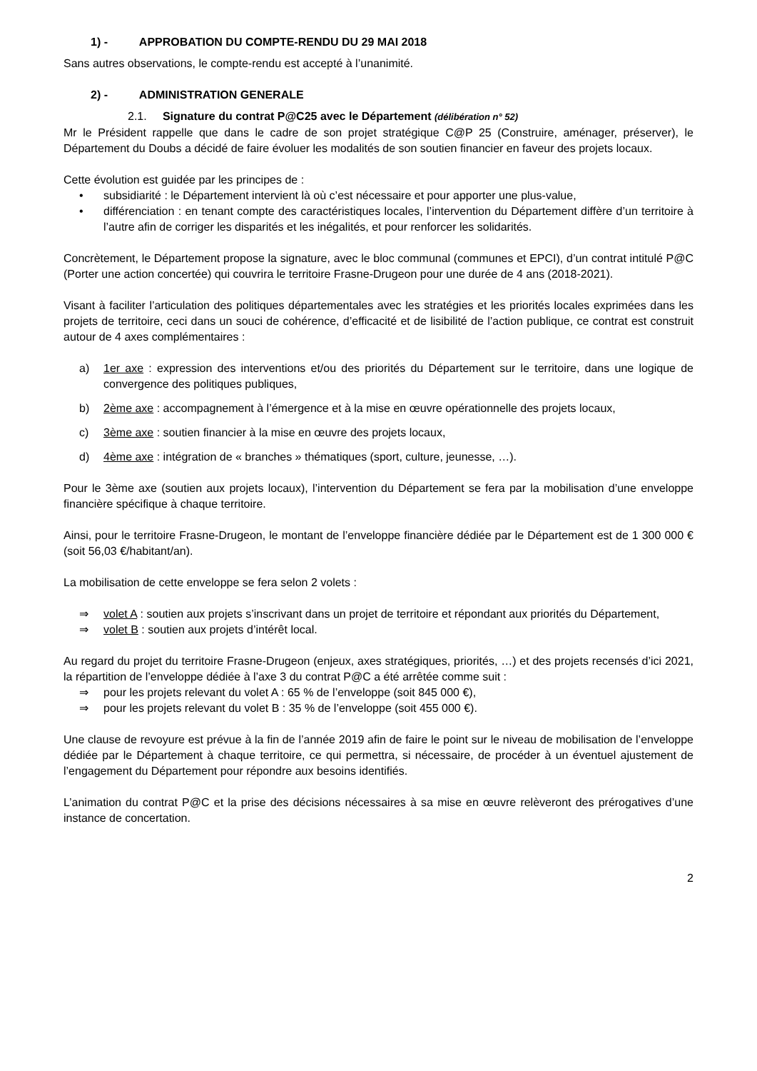1) - APPROBATION DU COMPTE-RENDU DU 29 MAI 2018
Sans autres observations, le compte-rendu est accepté à l’unanimité.
2) - ADMINISTRATION GENERALE
2.1. Signature du contrat P@C25 avec le Département (délibération n° 52)
Mr le Président rappelle que dans le cadre de son projet stratégique C@P 25 (Construire, aménager, préserver), le Département du Doubs a décidé de faire évoluer les modalités de son soutien financier en faveur des projets locaux.
Cette évolution est guidée par les principes de :
• subsidiarité : le Département intervient là où c’est nécessaire et pour apporter une plus-value,
• différenciation : en tenant compte des caractéristiques locales, l’intervention du Département diffère d’un territoire à l’autre afin de corriger les disparités et les inégalités, et pour renforcer les solidarités.
Concrètement, le Département propose la signature, avec le bloc communal (communes et EPCI), d’un contrat intitulé P@C (Porter une action concertée) qui couvrira le territoire Frasne-Drugeon pour une durée de 4 ans (2018-2021).
Visant à faciliter l’articulation des politiques départementales avec les stratégies et les priorités locales exprimées dans les projets de territoire, ceci dans un souci de cohérence, d’efficacité et de lisibilité de l’action publique, ce contrat est construit autour de 4 axes complémentaires :
a) 1er axe : expression des interventions et/ou des priorités du Département sur le territoire, dans une logique de convergence des politiques publiques,
b) 2ème axe : accompagnement à l’émergence et à la mise en œuvre opérationnelle des projets locaux,
c) 3ème axe : soutien financier à la mise en œuvre des projets locaux,
d) 4ème axe : intégration de « branches » thématiques (sport, culture, jeunesse, …).
Pour le 3ème axe (soutien aux projets locaux), l’intervention du Département se fera par la mobilisation d’une enveloppe financière spécifique à chaque territoire.
Ainsi, pour le territoire Frasne-Drugeon, le montant de l’enveloppe financière dédiée par le Département est de 1 300 000 € (soit 56,03 €/habitant/an).
La mobilisation de cette enveloppe se fera selon 2 volets :
⇒ volet A : soutien aux projets s’inscrivant dans un projet de territoire et répondant aux priorités du Département,
⇒ volet B : soutien aux projets d’intérêt local.
Au regard du projet du territoire Frasne-Drugeon (enjeux, axes stratégiques, priorités, …) et des projets recensés d’ici 2021, la répartition de l’enveloppe dédiée à l’axe 3 du contrat P@C a été arrêtée comme suit :
⇒ pour les projets relevant du volet A : 65 % de l’enveloppe (soit 845 000 €),
⇒ pour les projets relevant du volet B : 35 % de l’enveloppe (soit 455 000 €).
Une clause de revoyure est prévue à la fin de l’année 2019 afin de faire le point sur le niveau de mobilisation de l’enveloppe dédiée par le Département à chaque territoire, ce qui permettra, si nécessaire, de procéder à un éventuel ajustement de l’engagement du Département pour répondre aux besoins identifiés.
L’animation du contrat P@C et la prise des décisions nécessaires à sa mise en œuvre relèveront des prérogatives d’une instance de concertation.
2